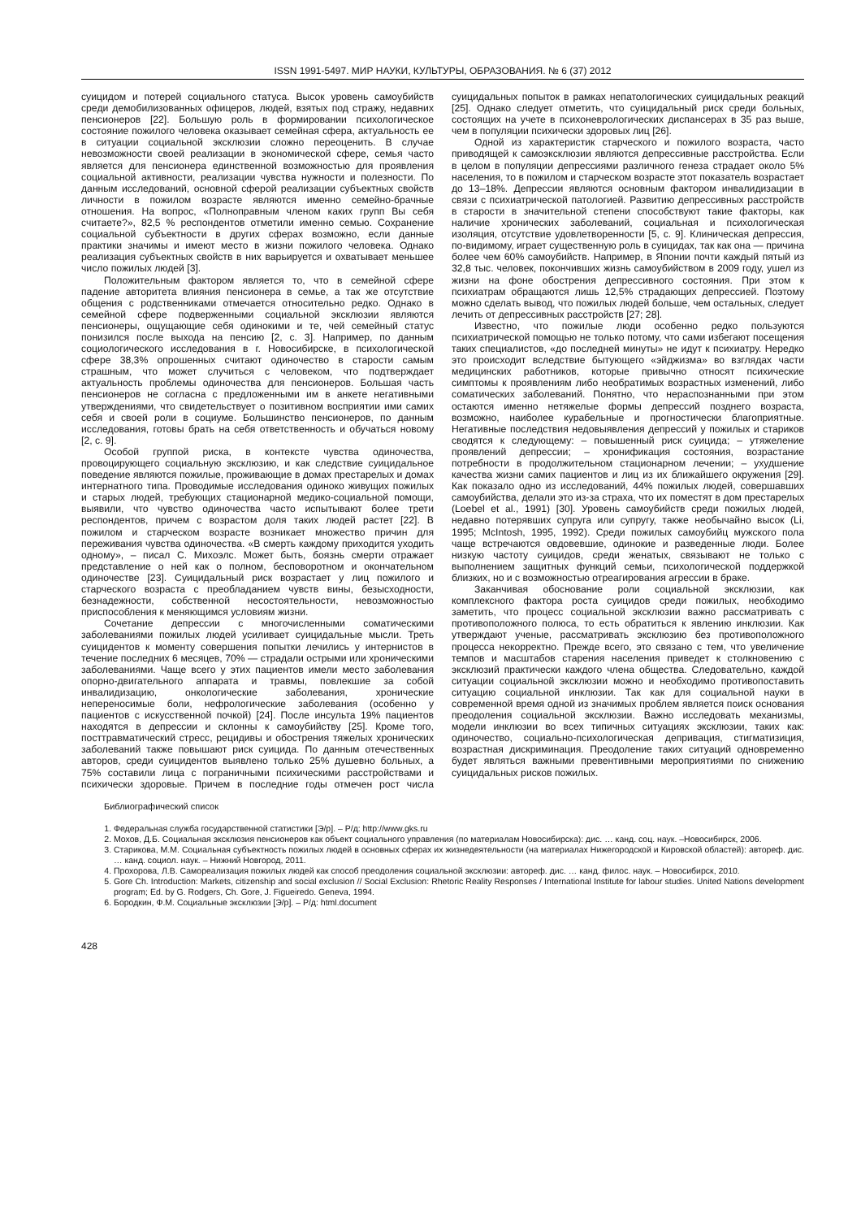ISSN 1991-5497. МИР НАУКИ, КУЛЬТУРЫ, ОБРАЗОВАНИЯ. № 6 (37) 2012
суицидом и потерей социального статуса. Высок уровень самоубийств среди демобилизованных офицеров, людей, взятых под стражу, недавних пенсионеров [22]. Большую роль в формировании психологическое состояние пожилого человека оказывает семейная сфера, актуальность ее в ситуации социальной эксклюзии сложно переоценить. В случае невозможности своей реализации в экономической сфере, семья часто является для пенсионера единственной возможностью для проявления социальной активности, реализации чувства нужности и полезности. По данным исследований, основной сферой реализации субъектных свойств личности в пожилом возрасте являются именно семейно-брачные отношения. На вопрос, «Полноправным членом каких групп Вы себя считаете?», 82,5 % респондентов отметили именно семью. Сохранение социальной субъектности в других сферах возможно, если данные практики значимы и имеют место в жизни пожилого человека. Однако реализация субъектных свойств в них варьируется и охватывает меньшее число пожилых людей [3].
Положительным фактором является то, что в семейной сфере падение авторитета влияния пенсионера в семье, а так же отсутствие общения с родственниками отмечается относительно редко. Однако в семейной сфере подверженными социальной эксклюзии являются пенсионеры, ощущающие себя одинокими и те, чей семейный статус понизился после выхода на пенсию [2, с. 3]. Например, по данным социологического исследования в г. Новосибирске, в психологической сфере 38,3% опрошенных считают одиночество в старости самым страшным, что может случиться с человеком, что подтверждает актуальность проблемы одиночества для пенсионеров. Большая часть пенсионеров не согласна с предложенными им в анкете негативными утверждениями, что свидетельствует о позитивном восприятии ими самих себя и своей роли в социуме. Большинство пенсионеров, по данным исследования, готовы брать на себя ответственность и обучаться новому [2, с. 9].
Особой группой риска, в контексте чувства одиночества, провоцирующего социальную эксклюзию, и как следствие суицидальное поведение являются пожилые, проживающие в домах престарелых и домах интернатного типа. Проводимые исследования одиноко живущих пожилых и старых людей, требующих стационарной медико-социальной помощи, выявили, что чувство одиночества часто испытывают более трети респондентов, причем с возрастом доля таких людей растет [22]. В пожилом и старческом возрасте возникает множество причин для переживания чувства одиночества. «В смерть каждому приходится уходить одному», – писал С. Михоэлс. Может быть, боязнь смерти отражает представление о ней как о полном, бесповоротном и окончательном одиночестве [23]. Суицидальный риск возрастает у лиц пожилого и старческого возраста с преобладанием чувств вины, безысходности, безнадежности, собственной несостоятельности, невозможностью приспособления к меняющимся условиям жизни.
Сочетание депрессии с многочисленными соматическими заболеваниями пожилых людей усиливает суицидальные мысли. Треть суицидентов к моменту совершения попытки лечились у интернистов в течение последних 6 месяцев, 70% — страдали острыми или хроническими заболеваниями. Чаще всего у этих пациентов имели место заболевания опорно-двигательного аппарата и травмы, повлекшие за собой инвалидизацию, онкологические заболевания, хронические непереносимые боли, нефрологические заболевания (особенно у пациентов с искусственной почкой) [24]. После инсульта 19% пациентов находятся в депрессии и склонны к самоубийству [25]. Кроме того, посттравматический стресс, рецидивы и обострения тяжелых хронических заболеваний также повышают риск суицида. По данным отечественных авторов, среди суицидентов выявлено только 25% душевно больных, а 75% составили лица с пограничными психическими расстройствами и психически здоровые. Причем в последние годы отмечен рост числа суицидальных попыток в рамках непатологических суицидальных реакций [25]. Однако следует отметить, что суицидальный риск среди больных, состоящих на учете в психоневрологических диспансерах в 35 раз выше, чем в популяции психически здоровых лиц [26].
Одной из характеристик старческого и пожилого возраста, часто приводящей к самоэксклюзии являются депрессивные расстройства. Если в целом в популяции депрессиями различного генеза страдает около 5% населения, то в пожилом и старческом возрасте этот показатель возрастает до 13–18%. Депрессии являются основным фактором инвалидизации в связи с психиатрической патологией. Развитию депрессивных расстройств в старости в значительной степени способствуют такие факторы, как наличие хронических заболеваний, социальная и психологическая изоляция, отсутствие удовлетворенности [5, с. 9]. Клиническая депрессия, по-видимому, играет существенную роль в суицидах, так как она — причина более чем 60% самоубийств. Например, в Японии почти каждый пятый из 32,8 тыс. человек, покончивших жизнь самоубийством в 2009 году, ушел из жизни на фоне обострения депрессивного состояния. При этом к психиатрам обращаются лишь 12,5% страдающих депрессией. Поэтому можно сделать вывод, что пожилых людей больше, чем остальных, следует лечить от депрессивных расстройств [27; 28].
Известно, что пожилые люди особенно редко пользуются психиатрической помощью не только потому, что сами избегают посещения таких специалистов, «до последней минуты» не идут к психиатру. Нередко это происходит вследствие бытующего «эйджизма» во взглядах части медицинских работников, которые привычно относят психические симптомы к проявлениям либо необратимых возрастных изменений, либо соматических заболеваний. Понятно, что нераспознанными при этом остаются именно нетяжелые формы депрессий позднего возраста, возможно, наиболее курабельные и прогностически благоприятные. Негативные последствия недовыявления депрессий у пожилых и стариков сводятся к следующему: – повышенный риск суицида; – утяжеление проявлений депрессии; – хронификация состояния, возрастание потребности в продолжительном стационарном лечении; – ухудшение качества жизни самих пациентов и лиц из их ближайшего окружения [29]. Как показало одно из исследований, 44% пожилых людей, совершавших самоубийства, делали это из-за страха, что их поместят в дом престарелых (Loebel et al., 1991) [30]. Уровень самоубийств среди пожилых людей, недавно потерявших супруга или супругу, также необычайно высок (Li, 1995; McIntosh, 1995, 1992). Среди пожилых самоубийц мужского пола чаще встречаются овдовевшие, одинокие и разведенные люди. Более низкую частоту суицидов, среди женатых, связывают не только с выполнением защитных функций семьи, психологической поддержкой близких, но и с возможностью отреагирования агрессии в браке.
Заканчивая обоснование роли социальной эксклюзии, как комплексного фактора роста суицидов среди пожилых, необходимо заметить, что процесс социальной эксклюзии важно рассматривать с противоположного полюса, то есть обратиться к явлению инклюзии. Как утверждают ученые, рассматривать эксклюзию без противоположного процесса некорректно. Прежде всего, это связано с тем, что увеличение темпов и масштабов старения населения приведет к столкновению с эксклюзий практически каждого члена общества. Следовательно, каждой ситуации социальной эксклюзии можно и необходимо противопоставить ситуацию социальной инклюзии. Так как для социальной науки в современной время одной из значимых проблем является поиск основания преодоления социальной эксклюзии. Важно исследовать механизмы, модели инклюзии во всех типичных ситуациях эксклюзии, таких как: одиночество, социально-психологическая депривация, стигматизиция, возрастная дискриминация. Преодоление таких ситуаций одновременно будет являться важными превентивными мероприятиями по снижению суицидальных рисков пожилых.
Библиографический список
1. Федеральная служба государственной статистики [Э/р]. – Р/д: http://www.gks.ru
2. Мохов, Д.Б. Социальная эксклюзия пенсионеров как объект социального управления (по материалам Новосибирска): дис. … канд. соц. наук. –Новосибирск, 2006.
3. Старикова, М.М. Социальная субъектность пожилых людей в основных сферах их жизнедеятельности (на материалах Нижегородской и Кировской областей): автореф. дис. … канд. социол. наук. – Нижний Новгород, 2011.
4. Прохорова, Л.В. Самореализация пожилых людей как способ преодоления социальной эксклюзии: автореф. дис. … канд. филос. наук. – Новосибирск, 2010.
5. Gore Ch. Introduction: Markets, citizenship and social exclusion // Social Exclusion: Rhetoric Reality Responses / International Institute for labour studies. United Nations development program; Ed. by G. Rodgers, Ch. Gore, J. Figueiredo. Geneva, 1994.
6. Бородкин, Ф.М. Социальные эксклюзии [Э/р]. – Р/д: html.document
428